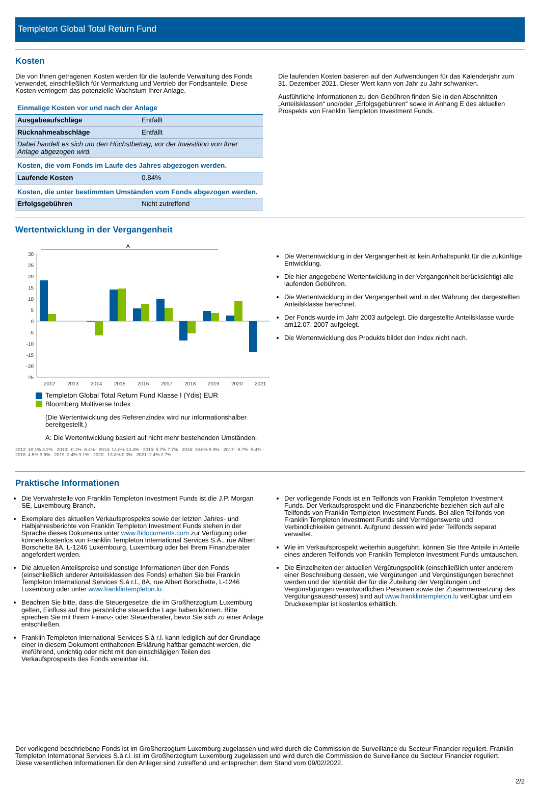Templeton Global Total Return Fund
Kosten
Die von Ihnen getragenen Kosten werden für die laufende Verwaltung des Fonds verwendet, einschließlich für Vermarktung und Vertrieb der Fondsanteile. Diese Kosten verringern das potenzielle Wachstum Ihrer Anlage.
| Einmalige Kosten vor und nach der Anlage | |
| Ausgabeaufschläge | Entfällt |
| Rücknahmeabschläge | Entfällt |
| Dabei handelt es sich um den Höchstbetrag, vor der Investition von Ihrer Anlage abgezogen wird. | |
| Kosten, die vom Fonds im Laufe des Jahres abgezogen werden. | |
| Laufende Kosten | 0.84% |
| Kosten, die unter bestimmten Umständen vom Fonds abgezogen werden. | |
| Erfolgsgebühren | Nicht zutreffend |
Die laufenden Kosten basieren auf den Aufwendungen für das Kalenderjahr zum 31. Dezember 2021. Dieser Wert kann von Jahr zu Jahr schwanken.
Ausführliche Informationen zu den Gebühren finden Sie in den Abschnitten „Anteilsklassen“ und/oder „Erfolgsgebühren“ sowie in Anhang E des aktuellen Prospekts von Franklin Templeton Investment Funds.
Wertentwicklung in der Vergangenheit
A
30
25
20
15
10
5
0
-5
-10
-15
-20
-25
2012
2013
2014
2015
2016
2017
2018
2019
2020
2021
Templeton Global Total Return Fund Klasse I (Ydis) EUR
Bloomberg Multiverse Index
(Die Wertentwicklung des Referenzindex wird nur informationshalber bereitgestellt.)
A: Die Wertentwicklung basiert auf nicht mehr bestehenden Umständen.
2012: 18.1% 3.2% · 2013: -0.1% -6.4% · 2014: 14.0% 14.4% · 2015: 5.7% 7.7% · 2016: 10.0% 5.9% · 2017: -8.7% -5.4% · 2018: 4.5% 3.6% · 2019: 2.4% 9.1% · 2020: -13.8% 0.0% · 2021: 2.4% 2.7%
Die Wertentwicklung in der Vergangenheit ist kein Anhaltspunkt für die zukünftige Entwicklung.
Die hier angegebene Wertentwicklung in der Vergangenheit berücksichtigt alle laufenden Gebühren.
Die Wertentwicklung in der Vergangenheit wird in der Währung der dargestellten Anteilsklasse berechnet.
Der Fonds wurde im Jahr 2003 aufgelegt. Die dargestellte Anteilsklasse wurde am12.07. 2007 aufgelegt.
Die Wertentwicklung des Produkts bildet den Index nicht nach.
Praktische Informationen
Die Verwahrstelle von Franklin Templeton Investment Funds ist die J.P. Morgan SE, Luxembourg Branch.
Exemplare des aktuellen Verkaufsprospekts sowie der letzten Jahres- und Halbjahresberichte von Franklin Templeton Investment Funds stehen in der Sprache dieses Dokuments unter www.ftidocuments.com zur Verfügung oder können kostenlos von Franklin Templeton International Services S.A., rue Albert Borschette 8A, L-1246 Luxembourg, Luxemburg oder bei Ihrem Finanzberater angefordert werden.
Die aktuellen Anteilspreise und sonstige Informationen über den Fonds (einschließlich anderer Anteilsklassen des Fonds) erhalten Sie bei Franklin Templeton International Services S.à r.l., 8A, rue Albert Borschette, L-1246 Luxemburg oder unter www.franklintempleton.lu.
Beachten Sie bitte, dass die Steuergesetze, die im Großherzogtum Luxemburg gelten, Einfluss auf Ihre persönliche steuerliche Lage haben können. Bitte sprechen Sie mit Ihrem Finanz- oder Steuerberater, bevor Sie sich zu einer Anlage entschließen.
Franklin Templeton International Services S.à r.l. kann lediglich auf der Grundlage einer in diesem Dokument enthaltenen Erklärung haftbar gemacht werden, die irreführend, unrichtig oder nicht mit den einschlägigen Teilen des Verkaufsprospekts des Fonds vereinbar ist.
Der vorliegende Fonds ist ein Teilfonds von Franklin Templeton Investment Funds. Der Verkaufsprospekt und die Finanzberichte beziehen sich auf alle Teilfonds von Franklin Templeton Investment Funds. Bei allen Teilfonds von Franklin Templeton Investment Funds sind Vermögenswerte und Verbindlichkeiten getrennt. Aufgrund dessen wird jeder Teilfonds separat verwaltet.
Wie im Verkaufsprospekt weiterhin ausgeführt, können Sie Ihre Anteile in Anteile eines anderen Teilfonds von Franklin Templeton Investment Funds umtauschen.
Die Einzelheiten der aktuellen Vergütungspolitik (einschließlich unter anderem einer Beschreibung dessen, wie Vergütungen und Vergünstigungen berechnet werden und der Identität der für die Zuteilung der Vergütungen und Vergünstigungen verantwortlichen Personen sowie der Zusammensetzung des Vergütungsausschusses) sind auf www.franklintempleton.lu verfügbar und ein Druckexemplar ist kostenlos erhältlich.
Der vorliegend beschriebene Fonds ist im Großherzogtum Luxemburg zugelassen und wird durch die Commission de Surveillance du Secteur Financier reguliert. Franklin Templeton International Services S.à r.l. ist im Großherzogtum Luxemburg zugelassen und wird durch die Commission de Surveillance du Secteur Financier reguliert.
Diese wesentlichen Informationen für den Anleger sind zutreffend und entsprechen dem Stand vom 09/02/2022.
2/2